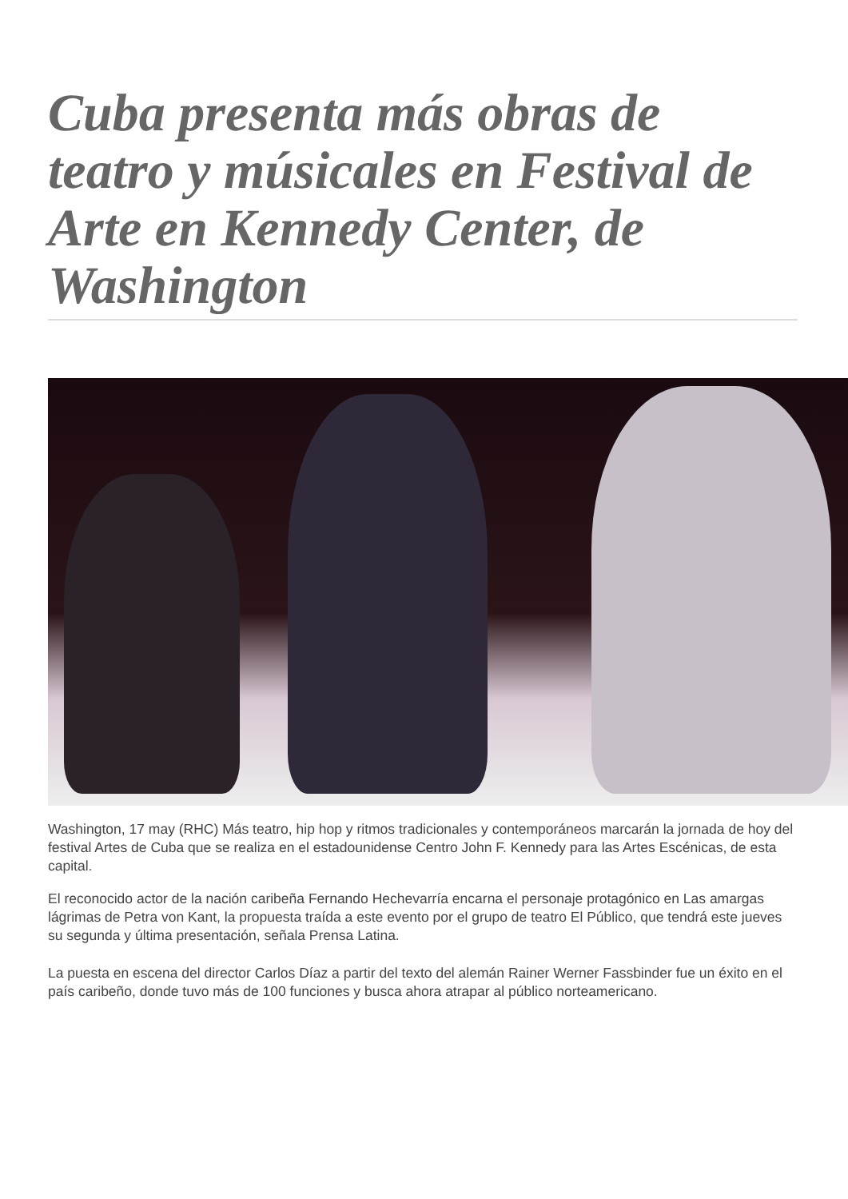Cuba presenta más obras de teatro y músicales en Festival de Arte en Kennedy Center, de Washington
Washington, 17 may (RHC) Más teatro, hip hop y ritmos tradicionales y contemporáneos marcarán la jornada de hoy del festival Artes de Cuba que se realiza en el estadounidense Centro John F. Kennedy para las Artes Escénicas, de esta capital.
El reconocido actor de la nación caribeña Fernando Hechevarría encarna el personaje protagónico en Las amargas lágrimas de Petra von Kant, la propuesta traída a este evento por el grupo de teatro El Público, que tendrá este jueves su segunda y última presentación, señala Prensa Latina.
La puesta en escena del director Carlos Díaz a partir del texto del alemán Rainer Werner Fassbinder fue un éxito en el país caribeño, donde tuvo más de 100 funciones y busca ahora atrapar al público norteamericano.